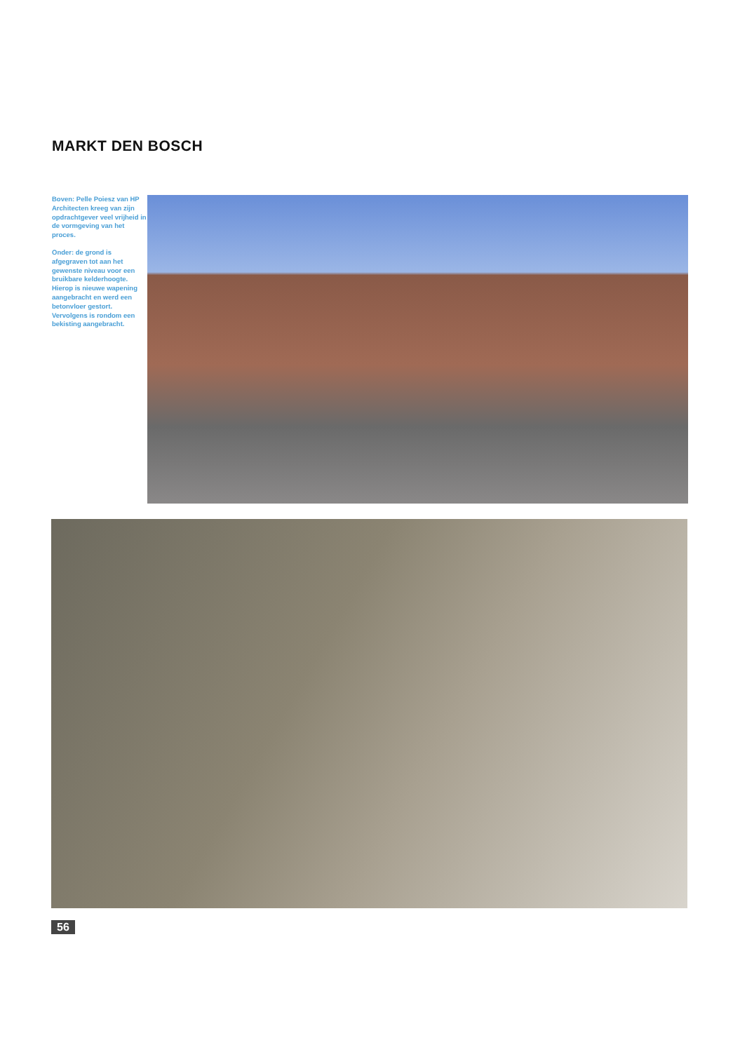MARKT DEN BOSCH
Boven: Pelle Poiesz van HP Architecten kreeg van zijn opdrachtgever veel vrijheid in de vormgeving van het proces.
Onder: de grond is afgegraven tot aan het gewenste niveau voor een bruikbare kelderhoogte. Hierop is nieuwe wapening aangebracht en werd een betonvloer gestort. Vervolgens is rondom een bekisting aangebracht.
56